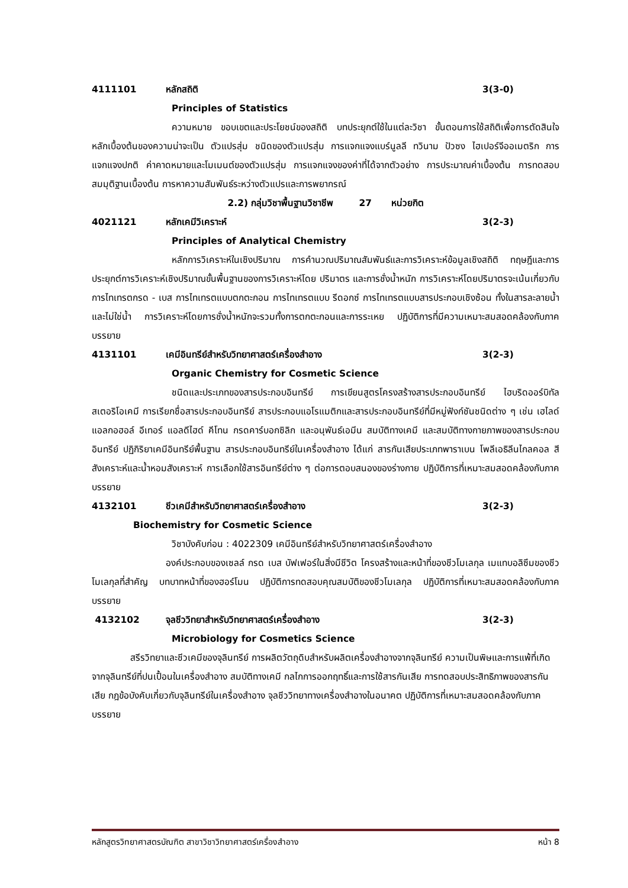4111101 หลักสถิติ 3(3-0)
Principles of Statistics
ความหมาย ขอบเขตและประโยชน์ของสถิติ บทประยุกต์ใช้ในแต่ละวิชา ขั้นตอนการใช้สถิติเพื่อการตัดสินใจ หลักเบื้องต้นของความน่าจะเป็น ตัวแปรสุ่ม ชนิดของตัวแปรสุ่ม การแจกแจงแบร์นูลลี ทวินาม ปัวซง ไฮเปอร์จีออเมตริก การแจกแจงปกติ ค่าคาดหมายและโมเมนต์ของตัวแปรสุ่ม การแจกแจงของค่าที่ได้จากตัวอย่าง การประมาณค่าเบื้องต้น การทดสอบสมมุติฐานเบื้องต้น การหาความสัมพันธ์ระหว่างตัวแปรและการพยากรณ์
2.2) กลุ่มวิชาพื้นฐานวิชาชีพ 27 หน่วยกิต
4021121 หลักเคมีวิเคราะห์ 3(2-3)
Principles of Analytical Chemistry
หลักการวิเคราะห์ในเชิงปริมาณ การคำนวณปริมาณสัมพันธ์และการวิเคราะห์ข้อมูลเชิงสถิติ ทฤษฎีและการประยุกต์การวิเคราะห์เชิงปริมาณขั้นพื้นฐานของการวิเคราะห์โดย ปริมาตร และการชั่งน้ำหนัก การวิเคราะห์โดยปริมาตรจะเน้นเกี่ยวกับการไทเทรตกรด - เบส การไทเทรตแบบตกตะกอน การไทเทรตแบบ รีดอกซ์ การไทเทรตแบบสารประกอบเชิงซ้อน ทั้งในสารละลายน้ำ และไม่ใช่น้ำ การวิเคราะห์โดยการชั่งน้ำหนักจะรวมทั้งการตกตะกอนและการระเหย ปฏิบัติการที่มีความเหมาะสมสอดคล้องกับภาคบรรยาย
4131101 เคมีอินทรีย์สำหรับวิทยาศาสตร์เครื่องสำอาง 3(2-3)
Organic Chemistry for Cosmetic Science
ชนิดและประเภทของสารประกอบอินทรีย์ การเขียนสูตรโครงสร้างสารประกอบอินทรีย์ ไฮบริดออร์บิทัล สเตอริโอเคมี การเรียกชื่อสารประกอบอินทรีย์ สารประกอบแอโรแมติกและสารประกอบอินทรีย์ที่มีหมู่ฟังก์ชันชนิดต่าง ๆ เช่น เฮไลด์ แอลกอฮอล์ อีเทอร์ แอลดีไฮด์ คีโทน กรดคาร์บอกซิลิก และอนุพันธ์เอมีน สมบัติทางเคมี และสมบัติทางกายภาพของสารประกอบอินทรีย์ ปฏิกิริยาเคมีอินทรีย์พื้นฐาน สารประกอบอินทรีย์ในเครื่องสำอาง ได้แก่ สารกันเสียประเภทพาราเบน โพลีเอธิลีนไกลคอล สีสังเคราะห์และน้ำหอมสังเคราะห์ การเลือกใช้สารอินทรีย์ต่าง ๆ ต่อการตอบสนองของร่างกาย ปฏิบัติการที่เหมาะสมสอดคล้องกับภาคบรรยาย
4132101 ชีวเคมีสำหรับวิทยาศาสตร์เครื่องสำอาง 3(2-3)
Biochemistry for Cosmetic Science
วิชาบังคับก่อน : 4022309 เคมีอินทรีย์สำหรับวิทยาศาสตร์เครื่องสำอาง
องค์ประกอบของเซลล์ กรด เบส บัฟเฟอร์ในสิ่งมีชีวิต โครงสร้างและหน้าที่ของชีวโมเลกุล เมแทบอลิซึมของชีวโมเลกุลที่สำคัญ บทบาทหน้าที่ของฮอร์โมน ปฏิบัติการทดสอบคุณสมบัติของชีวโมเลกุล ปฏิบัติการที่เหมาะสมสอดคล้องกับภาคบรรยาย
4132102 จุลชีววิทยาสำหรับวิทยาศาสตร์เครื่องสำอาง 3(2-3)
Microbiology for Cosmetics Science
สรีรวิทยาและชีวเคมีของจุลินทรีย์ การผลิตวัตถุดิบสำหรับผลิตเครื่องสำอางจากจุลินทรีย์ ความเป็นพิษและการแพ้ที่เกิดจากจุลินทรีย์ที่ปนเปื้อนในเครื่องสำอาง สมบัติทางเคมี กลไกการออกฤทธิ์และการใช้สารกันเสีย การทดสอบประสิทธิภาพของสารกันเสีย กฎข้อบังคับเกี่ยวกับจุลินทรีย์ในเครื่องสำอาง จุลชีววิทยาทางเครื่องสำอางในอนาคต ปฏิบัติการที่เหมาะสมสอดคล้องกับภาคบรรยาย
หลักสูตรวิทยาศาสตรบัณฑิต สาขาวิชาวิทยาศาสตร์เครื่องสำอาง หน้า 8